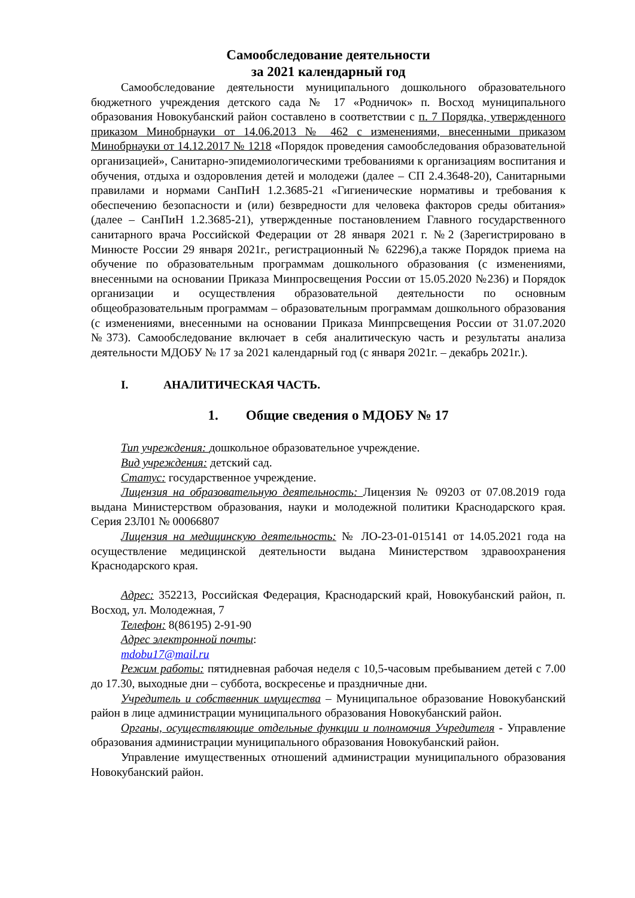Самообследование деятельности
за 2021 календарный год
Самообследование деятельности муниципального дошкольного образовательного бюджетного учреждения детского сада № 17 «Родничок» п. Восход муниципального образования Новокубанский район составлено в соответствии с п. 7 Порядка, утвержденного приказом Минобрнауки от 14.06.2013 № 462 с изменениями, внесенными приказом Минобрнауки от 14.12.2017 № 1218 «Порядок проведения самообследования образовательной организацией», Санитарно-эпидемиологическими требованиями к организациям воспитания и обучения, отдыха и оздоровления детей и молодежи (далее – СП 2.4.3648-20), Санитарными правилами и нормами СанПиН 1.2.3685-21 «Гигиенические нормативы и требования к обеспечению безопасности и (или) безвредности для человека факторов среды обитания» (далее – СанПиН 1.2.3685-21), утвержденные постановлением Главного государственного санитарного врача Российской Федерации от 28 января 2021 г. №2 (Зарегистрировано в Минюсте России 29 января 2021г., регистрационный № 62296),а также Порядок приема на обучение по образовательным программам дошкольного образования (с изменениями, внесенными на основании Приказа Минпросвещения России от 15.05.2020 №236) и Порядок организации и осуществления образовательной деятельности по основным общеобразовательным программам – образовательным программам дошкольного образования (с изменениями, внесенными на основании Приказа Минпрсвещения России от 31.07.2020 №373). Самообследование включает в себя аналитическую часть и результаты анализа деятельности МДОБУ № 17 за 2021 календарный год (с января 2021г. – декабрь 2021г.).
I. АНАЛИТИЧЕСКАЯ ЧАСТЬ.
1. Общие сведения о МДОБУ № 17
Тип учреждения: дошкольное образовательное учреждение.
Вид учреждения: детский сад.
Статус: государственное учреждение.
Лицензия на образовательную деятельность: Лицензия № 09203 от 07.08.2019 года выдана Министерством образования, науки и молодежной политики Краснодарского края. Серия 23Л01 № 00066807
Лицензия на медицинскую деятельность: № ЛО-23-01-015141 от 14.05.2021 года на осуществление медицинской деятельности выдана Министерством здравоохранения Краснодарского края.
Адрес: 352213, Российская Федерация, Краснодарский край, Новокубанский район, п. Восход, ул. Молодежная, 7
Телефон: 8(86195) 2-91-90
Адрес электронной почты:
mdobu17@mail.ru
Режим работы: пятидневная рабочая неделя с 10,5-часовым пребыванием детей с 7.00 до 17.30, выходные дни – суббота, воскресенье и праздничные дни.
Учредитель и собственник имущества – Муниципальное образование Новокубанский район в лице администрации муниципального образования Новокубанский район.
Органы, осуществляющие отдельные функции и полномочия Учредителя - Управление образования администрации муниципального образования Новокубанский район.
Управление имущественных отношений администрации муниципального образования Новокубанский район.